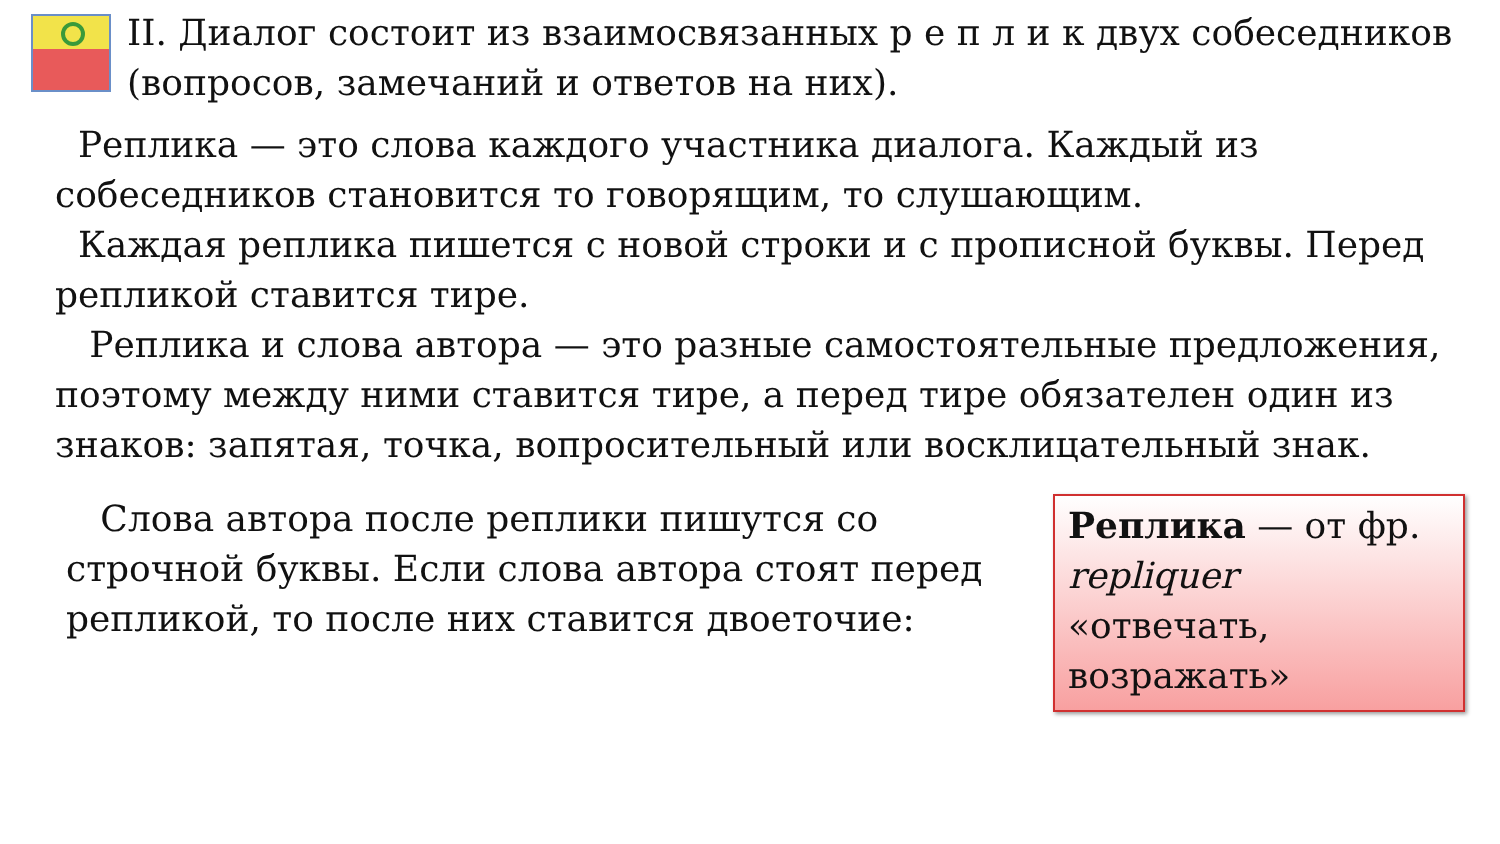II. Диалог состоит из взаимосвязанных р е п л и к двух собеседников (вопросов, замечаний и ответов на них).
Реплика — это слова каждого участника диалога. Каждый из собеседников становится то говорящим, то слушающим.
Каждая реплика пишется с новой строки и с прописной буквы. Перед репликой ставится тире.
Реплика и слова автора — это разные самостоятельные предложения, поэтому между ними ставится тире, а перед тире обязателен один из знаков: запятая, точка, вопросительный или восклицательный знак.
Слова автора после реплики пишутся со строчной буквы. Если слова автора стоят перед репликой, то после них ставится двоеточие:
Реплика — от фр. repliquer «отвечать, возражать»